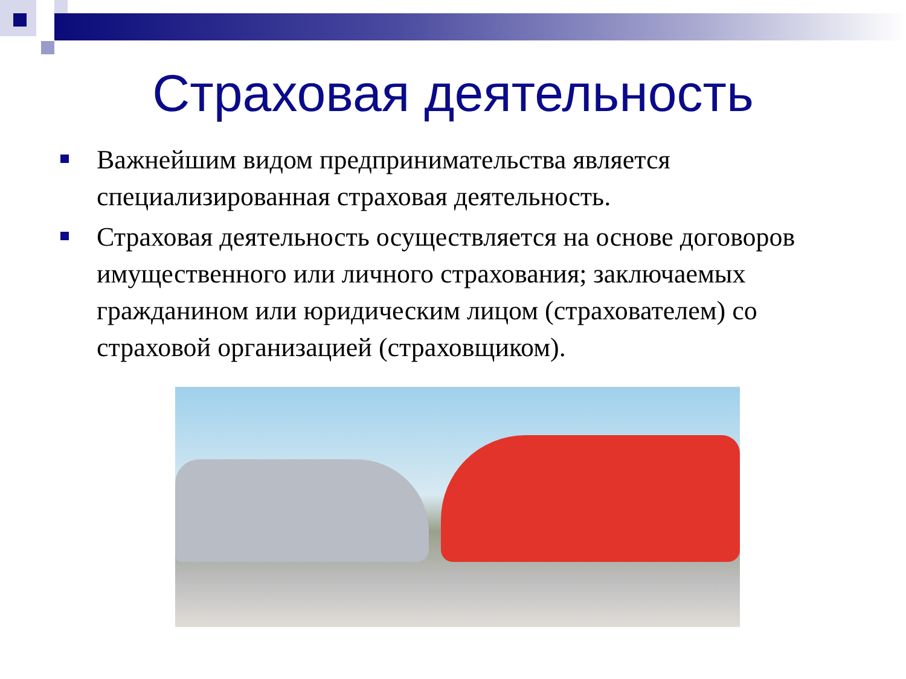Страховая деятельность
Важнейшим видом предпринимательства является специализированная страховая деятельность.
Страховая деятельность осуществляется на основе договоров имущественного или личного страхования; заключаемых гражданином или юридическим лицом (страхователем) со страховой организацией (страховщиком).